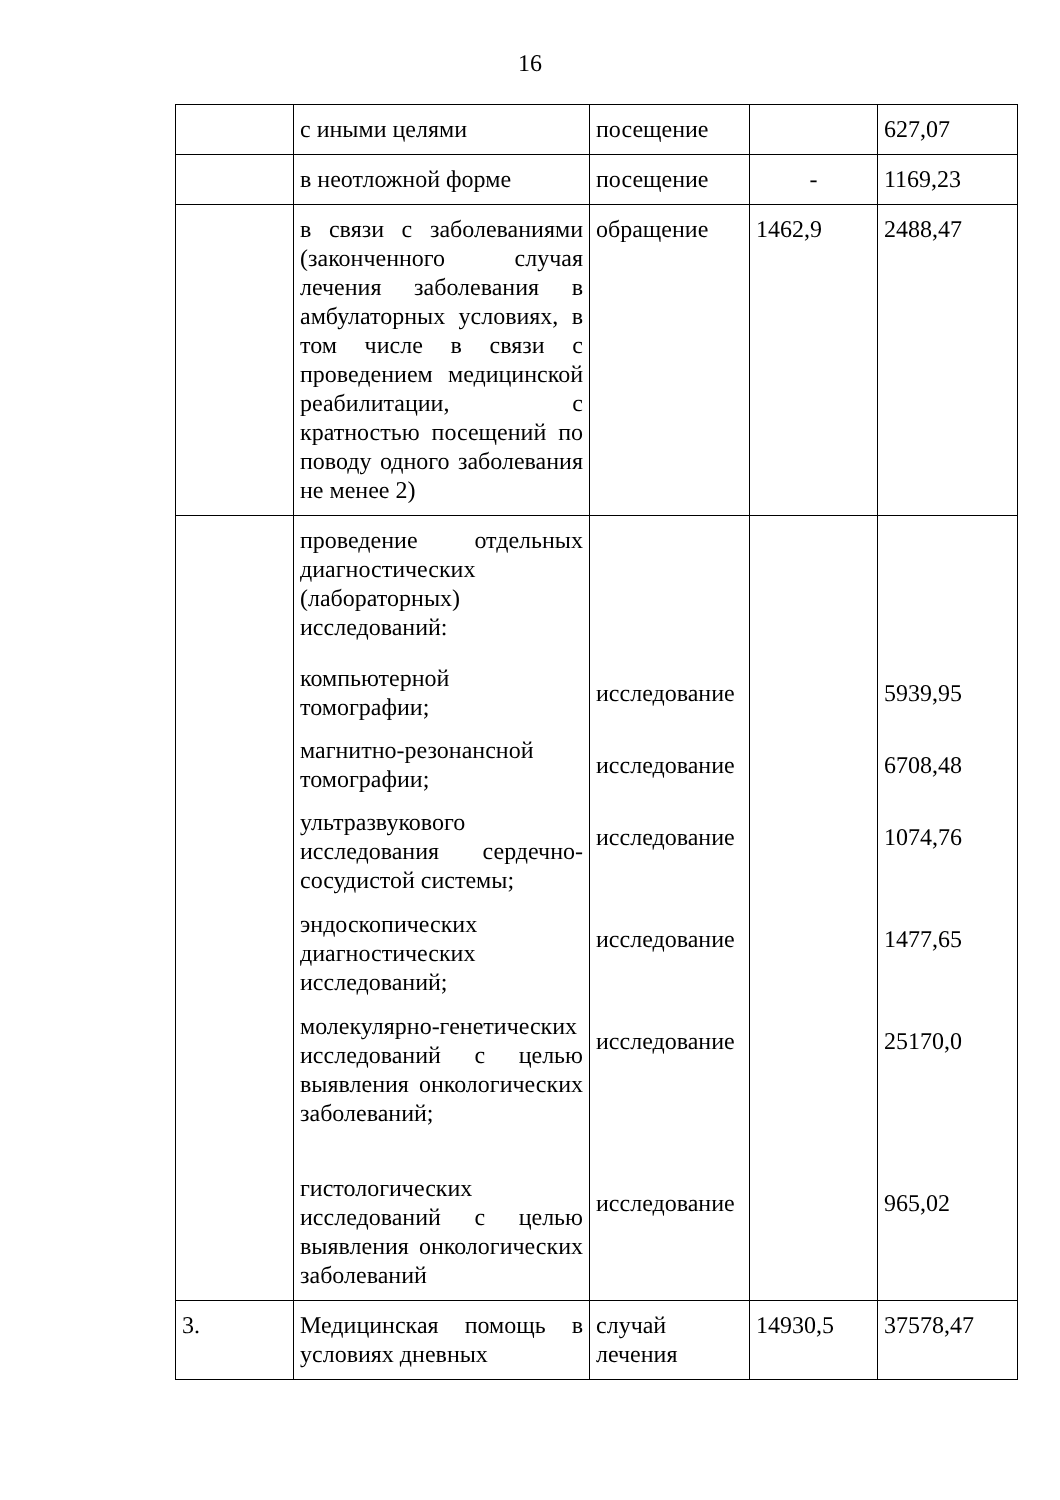16
| | с иными целями | посещение | | 627,07 |
| | в неотложной форме | посещение | - | 1169,23 |
| | в связи с заболеваниями (законченного случая лечения заболевания в амбулаторных условиях, в том числе в связи с проведением медицинской реабилитации, с кратностью посещений по поводу одного заболевания не менее 2) | обращение | 1462,9 | 2488,47 |
| | проведение отдельных диагностических (лабораторных) исследований: компьютерной томографии; магнитно-резонансной томографии; ультразвукового исследования сердечно-сосудистой системы; эндоскопических диагностических исследований; молекулярно-генетических исследований с целью выявления онкологических заболеваний; гистологических исследований с целью выявления онкологических заболеваний | исследование исследование исследование исследование исследование исследование | | 5939,95 6708,48 1074,76 1477,65 25170,0 965,02 |
| 3. | Медицинская помощь в условиях дневных | случай лечения | 14930,5 | 37578,47 |